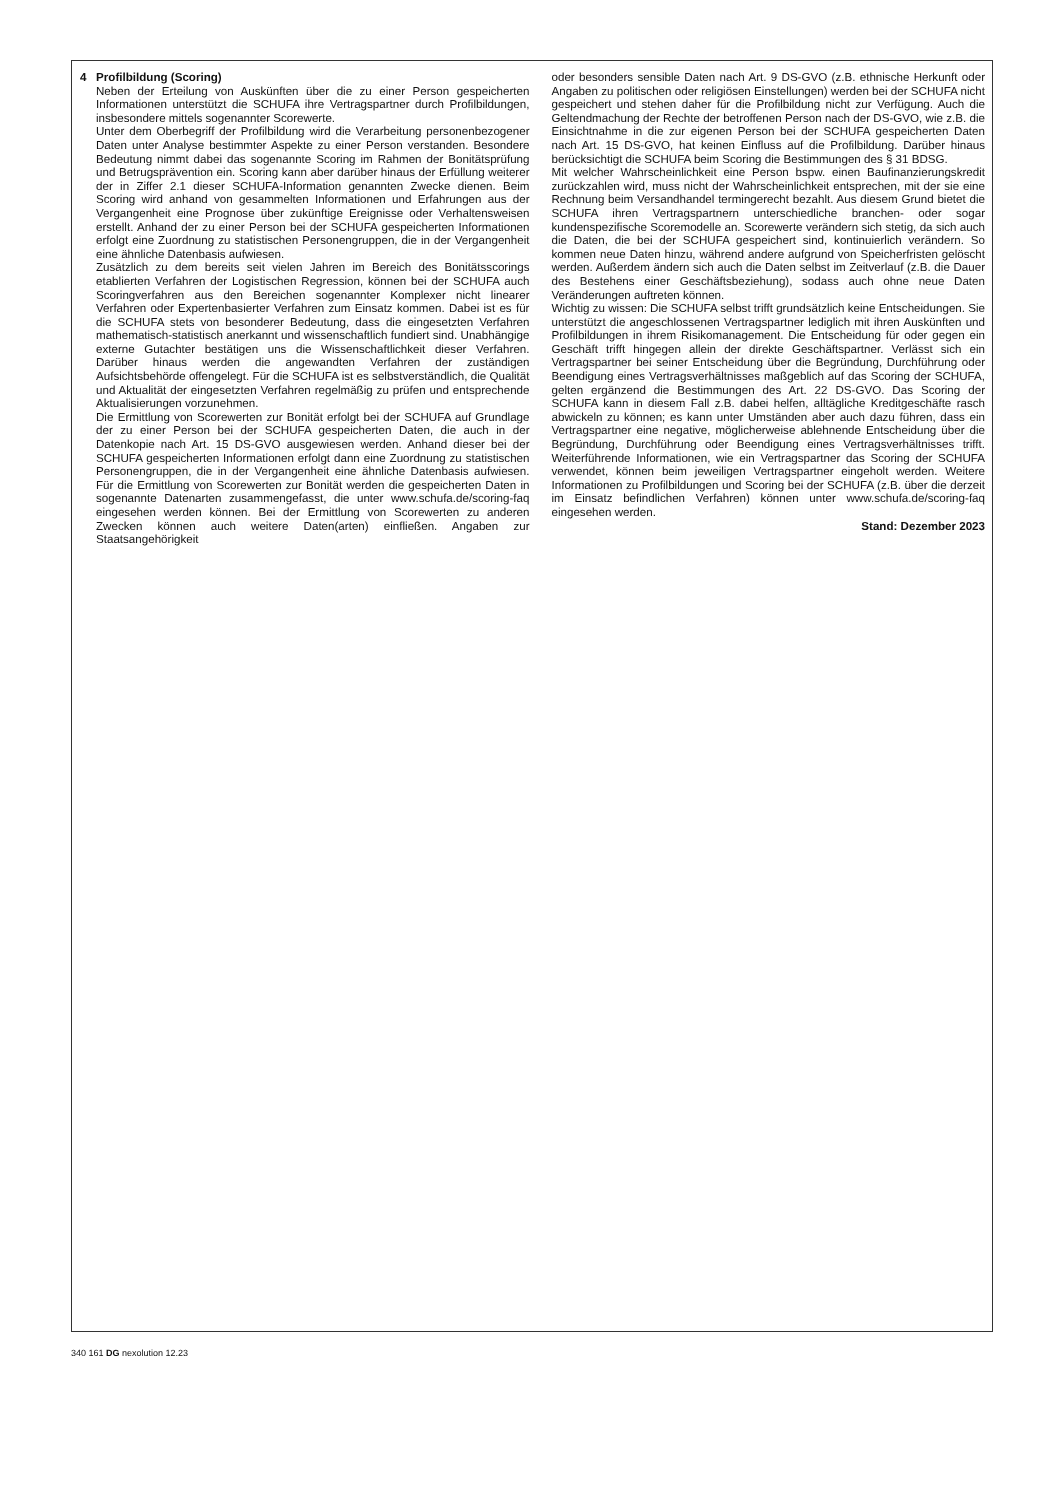4 Profilbildung (Scoring)
Neben der Erteilung von Auskünften über die zu einer Person gespeicherten Informationen unterstützt die SCHUFA ihre Vertragspartner durch Profilbildungen, insbesondere mittels sogenannter Scorewerte.
Unter dem Oberbegriff der Profilbildung wird die Verarbeitung personenbezogener Daten unter Analyse bestimmter Aspekte zu einer Person verstanden. Besondere Bedeutung nimmt dabei das sogenannte Scoring im Rahmen der Bonitätsprüfung und Betrugsprävention ein. Scoring kann aber darüber hinaus der Erfüllung weiterer der in Ziffer 2.1 dieser SCHUFA-Information genannten Zwecke dienen. Beim Scoring wird anhand von gesammelten Informationen und Erfahrungen aus der Vergangenheit eine Prognose über zukünftige Ereignisse oder Verhaltensweisen erstellt. Anhand der zu einer Person bei der SCHUFA gespeicherten Informationen erfolgt eine Zuordnung zu statistischen Personengruppen, die in der Vergangenheit eine ähnliche Datenbasis aufwiesen.
Zusätzlich zu dem bereits seit vielen Jahren im Bereich des Bonitätsscorings etablierten Verfahren der Logistischen Regression, können bei der SCHUFA auch Scoringverfahren aus den Bereichen sogenannter Komplexer nicht linearer Verfahren oder Expertenbasierter Verfahren zum Einsatz kommen. Dabei ist es für die SCHUFA stets von besonderer Bedeutung, dass die eingesetzten Verfahren mathematisch-statistisch anerkannt und wissenschaftlich fundiert sind. Unabhängige externe Gutachter bestätigen uns die Wissenschaftlichkeit dieser Verfahren. Darüber hinaus werden die angewandten Verfahren der zuständigen Aufsichtsbehörde offengelegt. Für die SCHUFA ist es selbstverständlich, die Qualität und Aktualität der eingesetzten Verfahren regelmäßig zu prüfen und entsprechende Aktualisierungen vorzunehmen.
Die Ermittlung von Scorewerten zur Bonität erfolgt bei der SCHUFA auf Grundlage der zu einer Person bei der SCHUFA gespeicherten Daten, die auch in der Datenkopie nach Art. 15 DS-GVO ausgewiesen werden. Anhand dieser bei der SCHUFA gespeicherten Informationen erfolgt dann eine Zuordnung zu statistischen Personengruppen, die in der Vergangenheit eine ähnliche Datenbasis aufwiesen. Für die Ermittlung von Scorewerten zur Bonität werden die gespeicherten Daten in sogenannte Datenarten zusammengefasst, die unter www.schufa.de/scoring-faq eingesehen werden können. Bei der Ermittlung von Scorewerten zu anderen Zwecken können auch weitere Daten(arten) einfließen. Angaben zur Staatsangehörigkeit
oder besonders sensible Daten nach Art. 9 DS-GVO (z.B. ethnische Herkunft oder Angaben zu politischen oder religiösen Einstellungen) werden bei der SCHUFA nicht gespeichert und stehen daher für die Profilbildung nicht zur Verfügung. Auch die Geltendmachung der Rechte der betroffenen Person nach der DS-GVO, wie z.B. die Einsichtnahme in die zur eigenen Person bei der SCHUFA gespeicherten Daten nach Art. 15 DS-GVO, hat keinen Einfluss auf die Profilbildung. Darüber hinaus berücksichtigt die SCHUFA beim Scoring die Bestimmungen des § 31 BDSG.
Mit welcher Wahrscheinlichkeit eine Person bspw. einen Baufinanzierungskredit zurückzahlen wird, muss nicht der Wahrscheinlichkeit entsprechen, mit der sie eine Rechnung beim Versandhandel termingerecht bezahlt. Aus diesem Grund bietet die SCHUFA ihren Vertragspartnern unterschiedliche branchen- oder sogar kundenspezifische Scoremodelle an. Scorewerte verändern sich stetig, da sich auch die Daten, die bei der SCHUFA gespeichert sind, kontinuierlich verändern. So kommen neue Daten hinzu, während andere aufgrund von Speicherfristen gelöscht werden. Außerdem ändern sich auch die Daten selbst im Zeitverlauf (z.B. die Dauer des Bestehens einer Geschäftsbeziehung), sodass auch ohne neue Daten Veränderungen auftreten können.
Wichtig zu wissen: Die SCHUFA selbst trifft grundsätzlich keine Entscheidungen. Sie unterstützt die angeschlossenen Vertragspartner lediglich mit ihren Auskünften und Profilbildungen in ihrem Risikomanagement. Die Entscheidung für oder gegen ein Geschäft trifft hingegen allein der direkte Geschäftspartner. Verlässt sich ein Vertragspartner bei seiner Entscheidung über die Begründung, Durchführung oder Beendigung eines Vertragsverhältnisses maßgeblich auf das Scoring der SCHUFA, gelten ergänzend die Bestimmungen des Art. 22 DS-GVO. Das Scoring der SCHUFA kann in diesem Fall z.B. dabei helfen, alltägliche Kreditgeschäfte rasch abwickeln zu können; es kann unter Umständen aber auch dazu führen, dass ein Vertragspartner eine negative, möglicherweise ablehnende Entscheidung über die Begründung, Durchführung oder Beendigung eines Vertragsverhältnisses trifft. Weiterführende Informationen, wie ein Vertragspartner das Scoring der SCHUFA verwendet, können beim jeweiligen Vertragspartner eingeholt werden. Weitere Informationen zu Profilbildungen und Scoring bei der SCHUFA (z.B. über die derzeit im Einsatz befindlichen Verfahren) können unter www.schufa.de/scoring-faq eingesehen werden.
Stand: Dezember 2023
340 161 DG nexolution 12.23